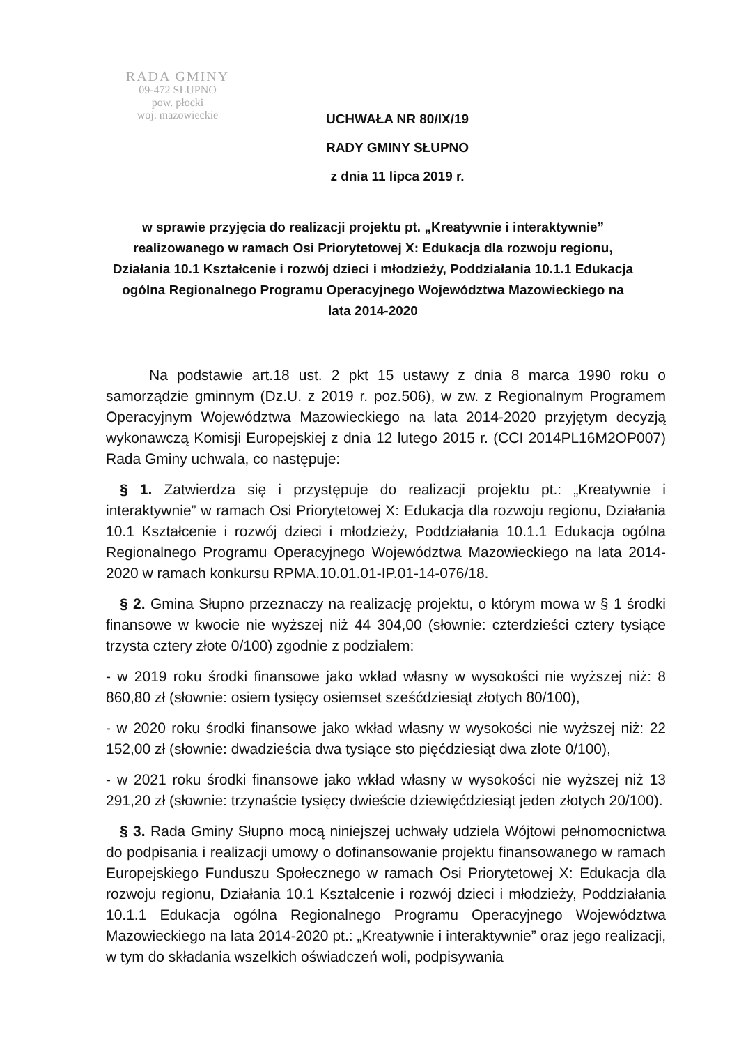RADA GMINY
09-472 SŁUPNO
pow. płocki
woj. mazowieckie
UCHWAŁA NR 80/IX/19
RADY GMINY SŁUPNO
z dnia 11 lipca 2019 r.
w sprawie przyjęcia do realizacji projektu pt. „Kreatywnie i interaktywnie” realizowanego w ramach Osi Priorytetowej X: Edukacja dla rozwoju regionu, Działania 10.1 Kształcenie i rozwój dzieci i młodzieży, Poddziałania 10.1.1 Edukacja ogólna Regionalnego Programu Operacyjnego Województwa Mazowieckiego na lata 2014-2020
Na podstawie art.18 ust. 2 pkt 15 ustawy z dnia 8 marca 1990 roku o samorządzie gminnym (Dz.U. z 2019 r. poz.506), w zw. z Regionalnym Programem Operacyjnym Województwa Mazowieckiego na lata 2014-2020 przyjętym decyzją wykonawczą Komisji Europejskiej z dnia 12 lutego 2015 r. (CCI 2014PL16M2OP007) Rada Gminy uchwala, co następuje:
§ 1. Zatwierdza się i przystępuje do realizacji projektu pt.: „Kreatywnie i interaktywnie” w ramach Osi Priorytetowej X: Edukacja dla rozwoju regionu, Działania 10.1 Kształcenie i rozwój dzieci i młodzieży, Poddziałania 10.1.1 Edukacja ogólna Regionalnego Programu Operacyjnego Województwa Mazowieckiego na lata 2014-2020 w ramach konkursu RPMA.10.01.01-IP.01-14-076/18.
§ 2. Gmina Słupno przeznaczy na realizację projektu, o którym mowa w § 1 środki finansowe w kwocie nie wyższej niż 44 304,00 (słownie: czterdzieści cztery tysiące trzysta cztery złote 0/100) zgodnie z podziałem:
- w 2019 roku środki finansowe jako wkład własny w wysokości nie wyższej niż: 8 860,80 zł (słownie: osiem tysięcy osiemset sześćdziesiąt złotych 80/100),
- w 2020 roku środki finansowe jako wkład własny w wysokości nie wyższej niż: 22 152,00 zł (słownie: dwadzieścia dwa tysiące sto pięćdziesiąt dwa złote 0/100),
- w 2021 roku środki finansowe jako wkład własny w wysokości nie wyższej niż 13 291,20 zł (słownie: trzynaście tysięcy dwieście dziewięćdziesiąt jeden złotych 20/100).
§ 3. Rada Gminy Słupno mocą niniejszej uchwały udziela Wójtowi pełnomocnictwa do podpisania i realizacji umowy o dofinansowanie projektu finansowanego w ramach Europejskiego Funduszu Społecznego w ramach Osi Priorytetowej X: Edukacja dla rozwoju regionu, Działania 10.1 Kształcenie i rozwój dzieci i młodzieży, Poddziałania 10.1.1 Edukacja ogólna Regionalnego Programu Operacyjnego Województwa Mazowieckiego na lata 2014-2020 pt.: „Kreatywnie i interaktywnie” oraz jego realizacji, w tym do składania wszelkich oświadczeń woli, podpisywania